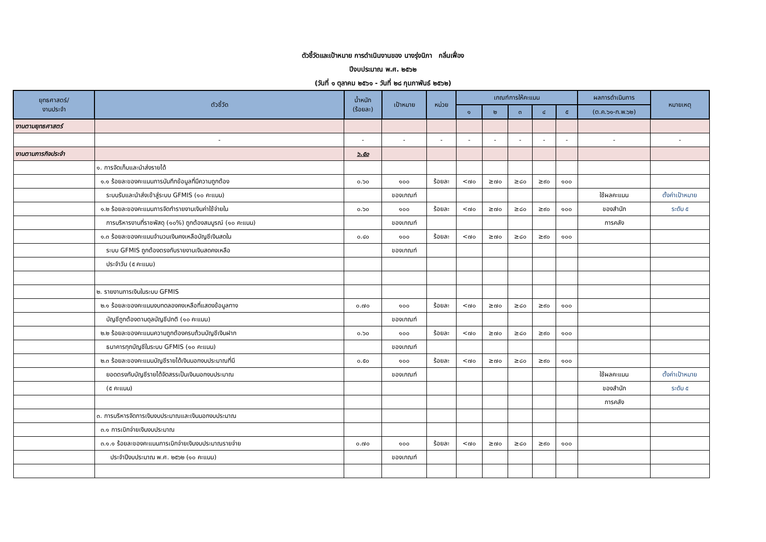ตัวชี้วัดและเป้าหมาย การดำเนินงานของ นางรุ่งนิภา กลิ่นเฟื่อง
ปีงบประมาณ พ.ศ. ๒๕๖๒
(วันที่ ๑ ตุลาคม ๒๕๖๑ - วันที่ ๒๘ กุมภาพันธ์ ๒๕๖๒)
| ยุทธศาสตร์/ งานประจำ | ตัวชี้วัด | น้ำหนัก (ร้อยละ) | เป้าหมาย | หน่วย | เกณฑ์การให้คะแนน | | | | | ผลการดำเนินการ | หมายเหตุ |
| --- | --- | --- | --- | --- | --- | --- | --- | --- | --- | --- | --- |
| | | | | | ๑ | ๒ | ๓ | ๔ | ๕ | (ต.ค.๖๑-ก.พ.๖๒) | |
| งานตามยุทธศาสตร์ | | | | | | | | | | | |
| | - | - | - | - | - | - | - | - | - | - | - |
| งานตามภารกิจประจำ | | ๖.๕๐ | | | | | | | | | |
| | ๑. การจัดเก็บและนำส่งรายได้ | | | | | | | | | | |
| | ๑.๑ ร้อยละของคะแนนการบันทึกข้อมูลที่มีความถูกต้อง | ๐.๖๐ | ๑๐๐ | ร้อยละ | <๗๐ | ≥๗๐ | ≥๘๐ | ≥๙๐ | ๑๐๐ | | |
| | ระบบรับและนำส่งเข้าสู่ระบบ GFMIS (๑๐ คะแนน) | | ของเกณฑ์ | | | | | | | ใช้ผลคะแนน | ตั้งค่าเป้าหมาย |
| | ๑.๒ ร้อยละของคะแนนการจัดทำรายงานเงินค่าใช้จ่ายใน | ๐.๖๐ | ๑๐๐ | ร้อยละ | <๗๐ | ≥๗๐ | ≥๘๐ | ≥๙๐ | ๑๐๐ | ของสำนัก | ระดับ ๕ |
| | การบริหารงานที่ราชพัสดุ (๑๐%) ถูกต้องสมบูรณ์ (๑๐ คะแนน) | | ของเกณฑ์ | | | | | | | การคลัง | |
| | ๑.๓ ร้อยละของคะแนนจำนวนเงินคงเหลือบัญชีเงินสดใน | ๐.๔๐ | ๑๐๐ | ร้อยละ | <๗๐ | ≥๗๐ | ≥๘๐ | ≥๙๐ | ๑๐๐ | | |
| | ระบบ GFMIS ถูกต้องตรงกับรายงานเงินสดคงเหลือ | | ของเกณฑ์ | | | | | | | | |
| | ประจำวัน (๕ คะแนน) | | | | | | | | | | |
| | ๒. รายงานการเงินในระบบ GFMIS | | | | | | | | | | |
| | ๒.๑ ร้อยละของคะแนนงบทดลองคงเหลือที่แสดงข้อมูลทาง | ๐.๗๐ | ๑๐๐ | ร้อยละ | <๗๐ | ≥๗๐ | ≥๘๐ | ≥๙๐ | ๑๐๐ | | |
| | บัญชีถูกต้องตามดุลบัญชีปกติ (๑๐ คะแนน) | | ของเกณฑ์ | | | | | | | | |
| | ๒.๒ ร้อยละของคะแนนความถูกต้องครบถ้วนบัญชีเงินฝาก | ๐.๖๐ | ๑๐๐ | ร้อยละ | <๗๐ | ≥๗๐ | ≥๘๐ | ≥๙๐ | ๑๐๐ | | |
| | ธนาคารทุกบัญชีในระบบ GFMIS (๑๐ คะแนน) | | ของเกณฑ์ | | | | | | | | |
| | ๒.๓ ร้อยละของคะแนนบัญชีรายได้เงินนอกงบประมาณที่มี | ๐.๕๐ | ๑๐๐ | ร้อยละ | <๗๐ | ≥๗๐ | ≥๘๐ | ≥๙๐ | ๑๐๐ | | |
| | ยอดตรงกับบัญชีรายได้จัดสรรเป็นเงินนอกงบประมาณ | | ของเกณฑ์ | | | | | | | ใช้ผลคะแนน | ตั้งค่าเป้าหมาย |
| | (๕ คะแนน) | | | | | | | | | ของสำนัก | ระดับ ๕ |
| | | | | | | | | | | การคลัง | |
| | ๓. การบริหารจัดการเงินงบประมาณและเงินนอกงบประมาณ | | | | | | | | | | |
| | ๓.๑ การเบิกจ่ายเงินงบประมาณ | | | | | | | | | | |
| | ๓.๑.๑ ร้อยละของคะแนนการเบิกจ่ายเงินงบประมาณรายจ่าย | ๐.๗๐ | ๑๐๐ | ร้อยละ | <๗๐ | ≥๗๐ | ≥๘๐ | ≥๙๐ | ๑๐๐ | | |
| | ประจำปีงบประมาณ พ.ศ. ๒๕๖๒ (๑๐ คะแนน) | | ของเกณฑ์ | | | | | | | | |